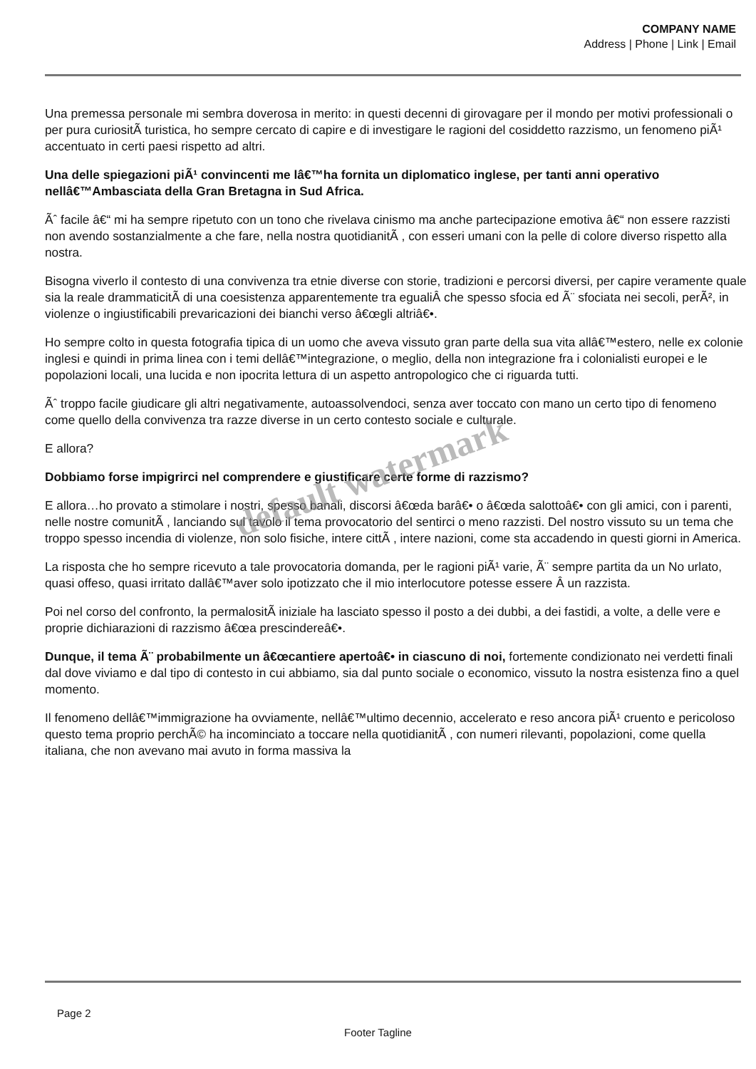COMPANY NAME
Address | Phone | Link | Email
Una premessa personale mi sembra doverosa in merito: in questi decenni di girovagare per il mondo per motivi professionali o per pura curiositÃ turistica, ho sempre cercato di capire e di investigare le ragioni del cosiddetto razzismo, un fenomeno piÃ¹ accentuato in certi paesi rispetto ad altri.
Una delle spiegazioni piÃ¹ convincenti me lâ€™ha fornita un diplomatico inglese, per tanti anni operativo nellâ€™Ambasciata della Gran Bretagna in Sud Africa.
Ãˆ facile â€“ mi ha sempre ripetuto con un tono che rivelava cinismo ma anche partecipazione emotiva â€“ non essere razzisti non avendo sostanzialmente a che fare, nella nostra quotidianitÃ , con esseri umani con la pelle di colore diverso rispetto alla nostra.
Bisogna viverlo il contesto di una convivenza tra etnie diverse con storie, tradizioni e percorsi diversi, per capire veramente quale sia la reale drammaticitÃ di una coesistenza apparentemente tra egualiÂ che spesso sfocia ed Ã¨ sfociata nei secoli, perÃ², in violenze o ingiustificabili prevaricazioni dei bianchi verso â€œgli altriâ€•.
Ho sempre colto in questa fotografia tipica di un uomo che aveva vissuto gran parte della sua vita allâ€™estero, nelle ex colonie inglesi e quindi in prima linea con i temi dellâ€™integrazione, o meglio, della non integrazione fra i colonialisti europei e le popolazioni locali, una lucida e non ipocrita lettura di un aspetto antropologico che ci riguarda tutti.
Ãˆ troppo facile giudicare gli altri negativamente, autoassolvendoci, senza aver toccato con mano un certo tipo di fenomeno come quello della convivenza tra razze diverse in un certo contesto sociale e culturale.
E allora?
Dobbiamo forse impigrirci nel comprendere e giustificare certe forme di razzismo?
E allora…ho provato a stimolare i nostri, spesso banali, discorsi â€œda barâ€• o â€œda salottoâ€• con gli amici, con i parenti, nelle nostre comunitÃ , lanciando sul tavolo il tema provocatorio del sentirci o meno razzisti. Del nostro vissuto su un tema che troppo spesso incendia di violenze, non solo fisiche, intere cittÃ , intere nazioni, come sta accadendo in questi giorni in America.
La risposta che ho sempre ricevuto a tale provocatoria domanda, per le ragioni piÃ¹ varie, Ã¨ sempre partita da un No urlato, quasi offeso, quasi irritato dallâ€™aver solo ipotizzato che il mio interlocutore potesse essere Â un razzista.
Poi nel corso del confronto, la permalositÃ iniziale ha lasciato spesso il posto a dei dubbi, a dei fastidi, a volte, a delle vere e proprie dichiarazioni di razzismo â€œa prescindereâ€•.
Dunque, il tema Ã¨ probabilmente un â€œcantiere apertoâ€• in ciascuno di noi, fortemente condizionato nei verdetti finali dal dove viviamo e dal tipo di contesto in cui abbiamo, sia dal punto sociale o economico, vissuto la nostra esistenza fino a quel momento.
Il fenomeno dellâ€™immigrazione ha ovviamente, nellâ€™ultimo decennio, accelerato e reso ancora piÃ¹ cruento e pericoloso questo tema proprio perchÃ© ha incominciato a toccare nella quotidianitÃ , con numeri rilevanti, popolazioni, come quella italiana, che non avevano mai avuto in forma massiva la
default watermark
Page 2
Footer Tagline